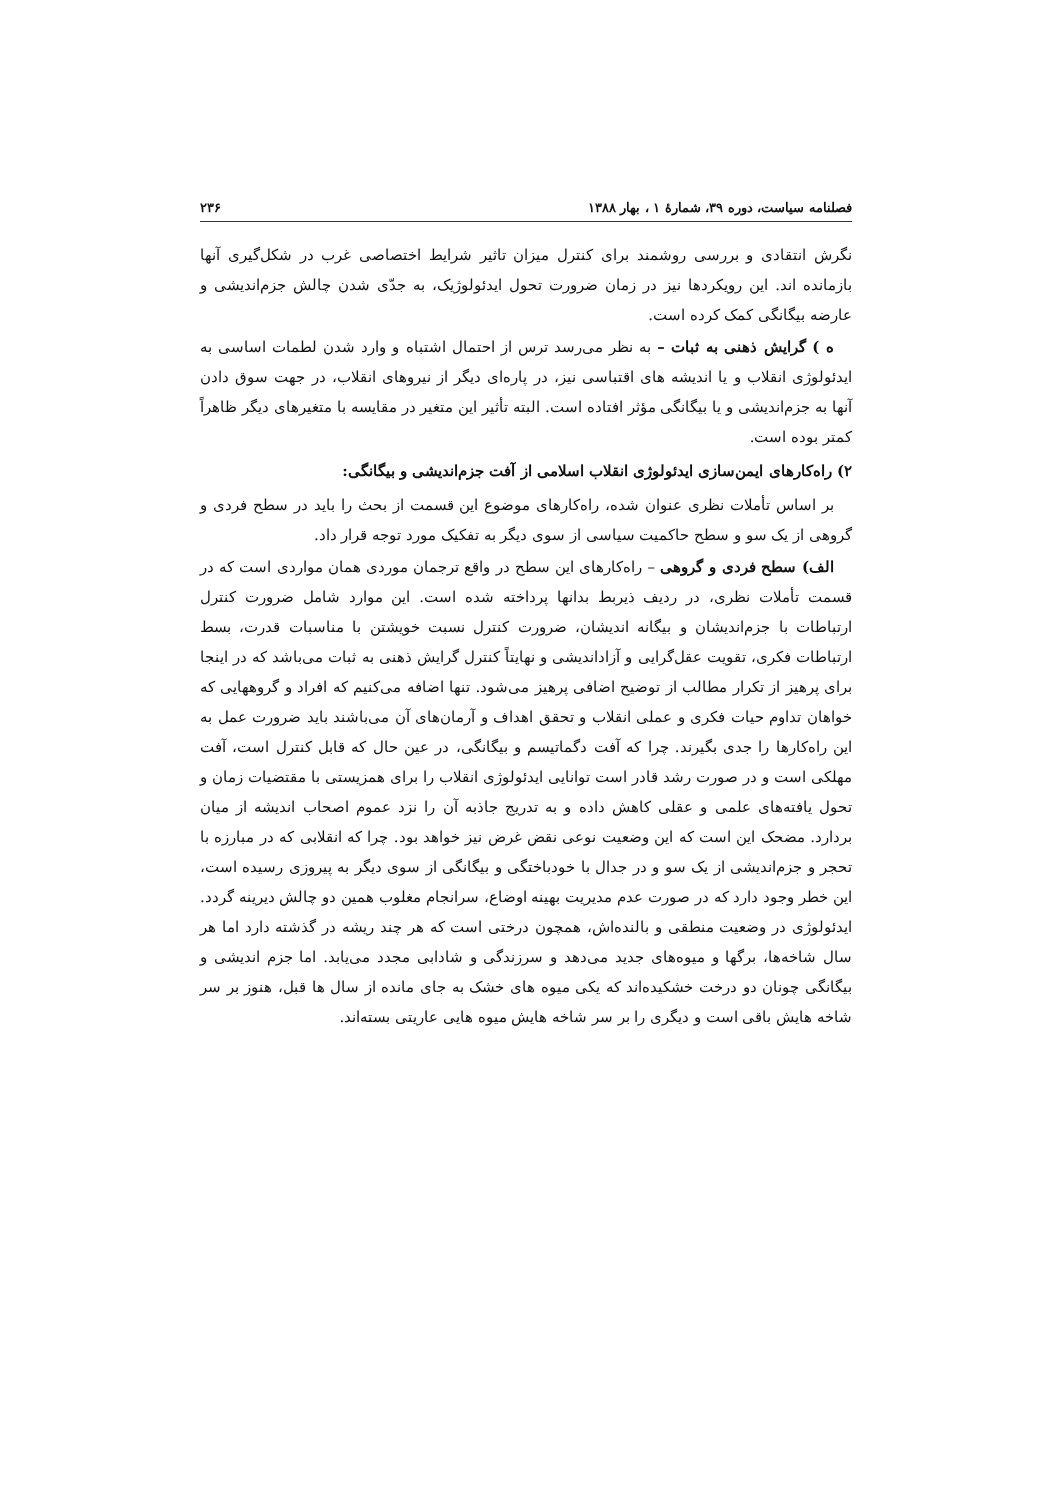فصلنامه سیاست، دوره ۳۹، شمارهٔ ۱ ، بهار ۱۳۸۸ ۲۳۶
نگرش انتقادی و بررسی روشمند برای کنترل میزان تاثیر شرایط اختصاصی غرب در شکل‌گیری آنها بازمانده اند. این رویکردها نیز در زمان ضرورت تحول ایدئولوژیک، به جدّی شدن چالش جزم‌اندیشی و عارضه بیگانگی کمک کرده است.
ه ) گرایش ذهنی به ثبات – به نظر می‌رسد ترس از احتمال اشتباه و وارد شدن لطمات اساسی به ایدئولوژی انقلاب و یا اندیشه های اقتباسی نیز، در پاره‌ای دیگر از نیروهای انقلاب، در جهت سوق دادن آنها به جزم‌اندیشی و یا بیگانگی مؤثر افتاده است. البته تأثیر این متغیر در مقایسه با متغیرهای دیگر ظاهراً کمتر بوده است.
۲) راه‌کارهای ایمن‌سازی ایدئولوژی انقلاب اسلامی از آفت جزم‌اندیشی و بیگانگی:
بر اساس تأملات نظری عنوان شده، راه‌کارهای موضوع این قسمت از بحث را باید در سطح فردی و گروهی از یک سو و سطح حاکمیت سیاسی از سوی دیگر به تفکیک مورد توجه قرار داد.
الف) سطح فردی و گروهی – راه‌کارهای این سطح در واقع ترجمان موردی همان مواردی است که در قسمت تأملات نظری، در ردیف ذیربط بدانها پرداخته شده است. این موارد شامل ضرورت کنترل ارتباطات با جزم‌اندیشان و بیگانه اندیشان، ضرورت کنترل نسبت خویشتن با مناسبات قدرت، بسط ارتباطات فکری، تقویت عقل‌گرایی و آزاداندیشی و نهایتاً کنترل گرایش ذهنی به ثبات می‌باشد که در اینجا برای پرهیز از تکرار مطالب از توضیح اضافی پرهیز می‌شود. تنها اضافه می‌کنیم که افراد و گروههایی که خواهان تداوم حیات فکری و عملی انقلاب و تحقق اهداف و آرمان‌های آن می‌باشند باید ضرورت عمل به این راه‌کارها را جدی بگیرند. چرا که آفت دگماتیسم و بیگانگی، در عین حال که قابل کنترل است، آفت مهلکی است و در صورت رشد قادر است توانایی ایدئولوژی انقلاب را برای همزیستی با مقتضیات زمان و تحول یافته‌های علمی و عقلی کاهش داده و به تدریج جاذبه آن را نزد عموم اصحاب اندیشه از میان بردارد. مضحک این است که این وضعیت نوعی نقض غرض نیز خواهد بود. چرا که انقلابی که در مبارزه با تحجر و جزم‌اندیشی از یک سو و در جدال با خودباختگی و بیگانگی از سوی دیگر به پیروزی رسیده است، این خطر وجود دارد که در صورت عدم مدیریت بهینه اوضاع، سرانجام مغلوب همین دو چالش دیرینه گردد. ایدئولوژی در وضعیت منطقی و بالنده‌اش، همچون درختی است که هر چند ریشه در گذشته دارد اما هر سال شاخه‌ها، برگها و میوه‌های جدید می‌دهد و سرزندگی و شادابی مجدد می‌یابد. اما جزم اندیشی و بیگانگی چونان دو درخت خشکیده‌اند که یکی میوه های خشک به جای مانده از سال ها قبل، هنوز بر سر شاخه هایش باقی است و دیگری را بر سر شاخه هایش میوه هایی عاریتی بسته‌اند.